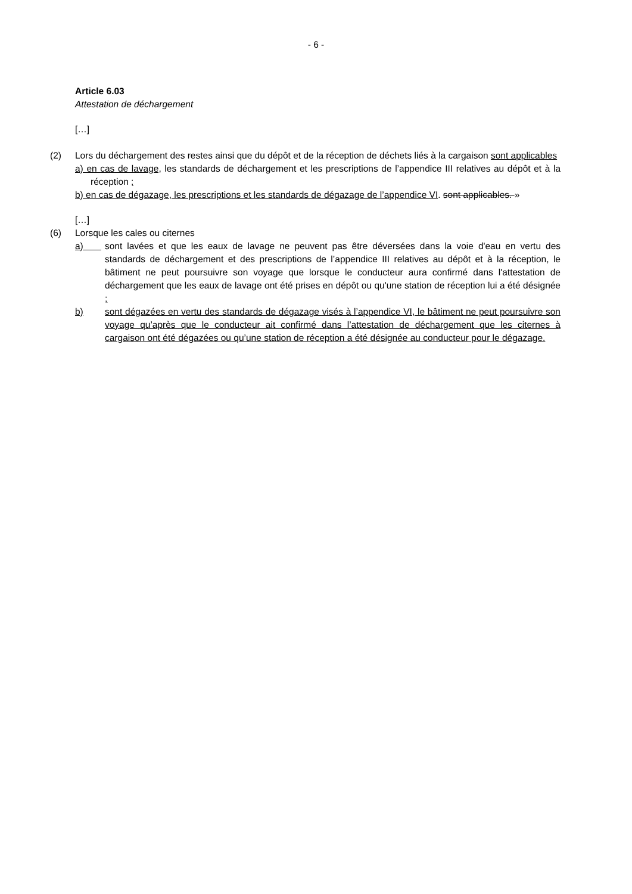- 6 -
Article 6.03
Attestation de déchargement
[…]
(2) Lors du déchargement des restes ainsi que du dépôt et de la réception de déchets liés à la cargaison sont applicables
a) en cas de lavage, les standards de déchargement et les prescriptions de l’appendice III relatives au dépôt et à la réception ;
b) en cas de dégazage, les prescriptions et les standards de dégazage de l’appendice VI. sont applicables. »
[…]
(6) Lorsque les cales ou citernes
a) sont lavées et que les eaux de lavage ne peuvent pas être déversées dans la voie d'eau en vertu des standards de déchargement et des prescriptions de l’appendice III relatives au dépôt et à la réception, le bâtiment ne peut poursuivre son voyage que lorsque le conducteur aura confirmé dans l'attestation de déchargement que les eaux de lavage ont été prises en dépôt ou qu'une station de réception lui a été désignée ;
b) sont dégazées en vertu des standards de dégazage visés à l’appendice VI, le bâtiment ne peut poursuivre son voyage qu’après que le conducteur ait confirmé dans l’attestation de déchargement que les citernes à cargaison ont été dégazées ou qu’une station de réception a été désignée au conducteur pour le dégazage.